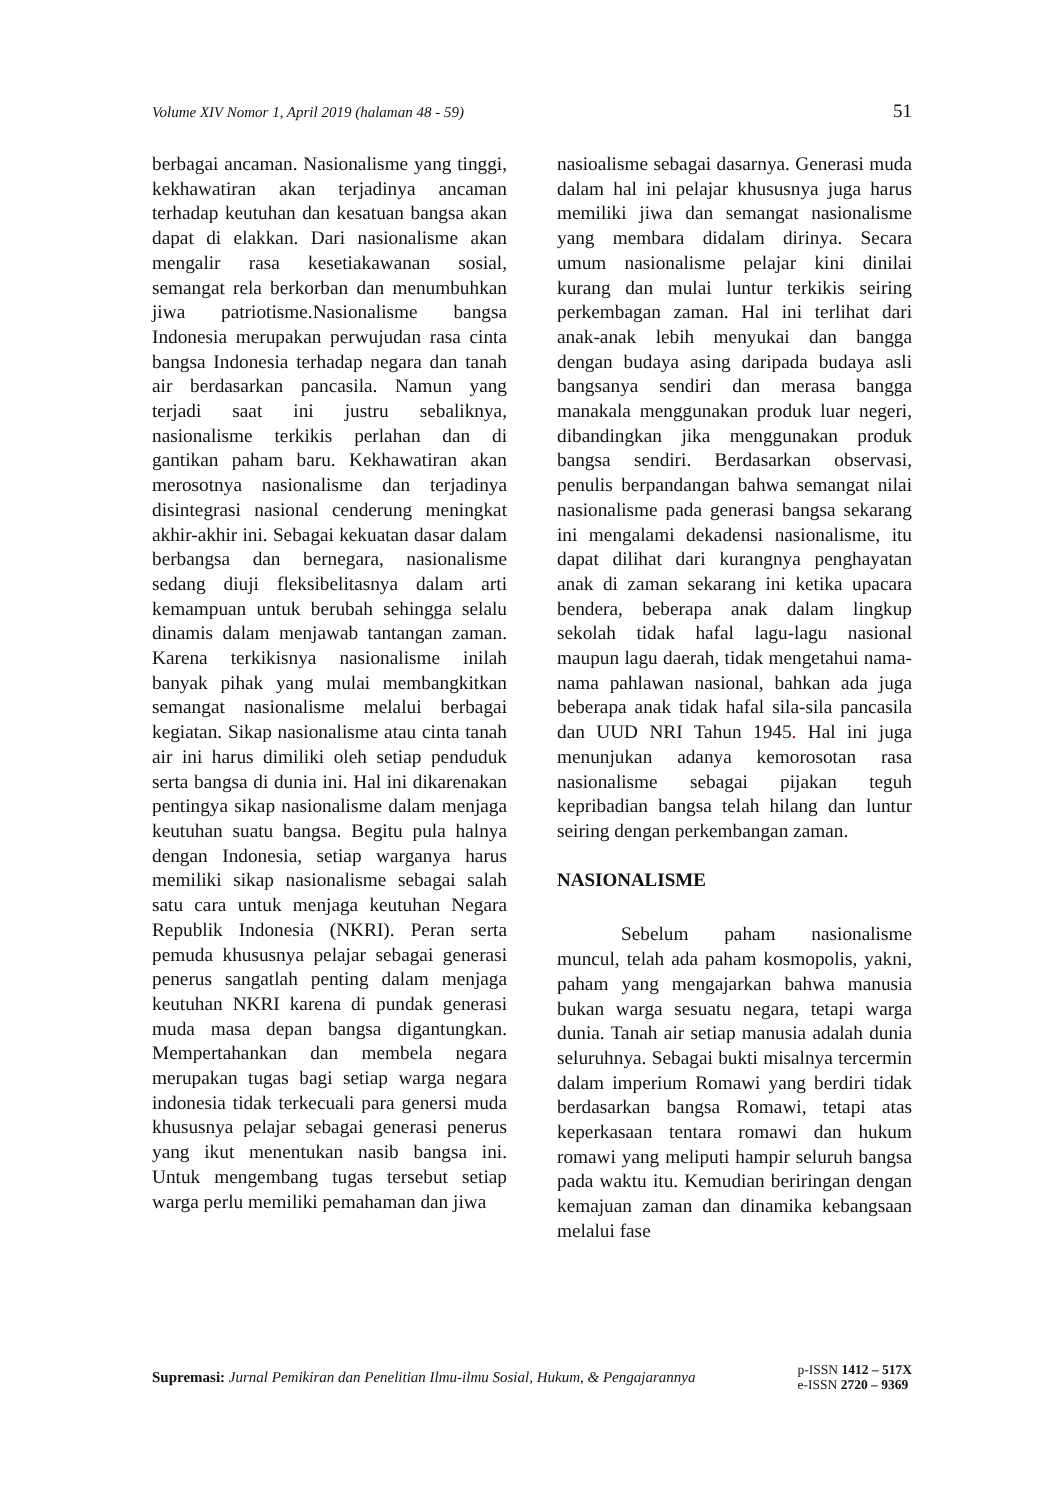Volume XIV Nomor 1, April 2019 (halaman 48 - 59) 51
berbagai ancaman. Nasionalisme yang tinggi, kekhawatiran akan terjadinya ancaman terhadap keutuhan dan kesatuan bangsa akan dapat di elakkan. Dari nasionalisme akan mengalir rasa kesetiakawanan sosial, semangat rela berkorban dan menumbuhkan jiwa patriotisme.Nasionalisme bangsa Indonesia merupakan perwujudan rasa cinta bangsa Indonesia terhadap negara dan tanah air berdasarkan pancasila. Namun yang terjadi saat ini justru sebaliknya, nasionalisme terkikis perlahan dan di gantikan paham baru. Kekhawatiran akan merosotnya nasionalisme dan terjadinya disintegrasi nasional cenderung meningkat akhir-akhir ini. Sebagai kekuatan dasar dalam berbangsa dan bernegara, nasionalisme sedang diuji fleksibelitasnya dalam arti kemampuan untuk berubah sehingga selalu dinamis dalam menjawab tantangan zaman. Karena terkikisnya nasionalisme inilah banyak pihak yang mulai membangkitkan semangat nasionalisme melalui berbagai kegiatan. Sikap nasionalisme atau cinta tanah air ini harus dimiliki oleh setiap penduduk serta bangsa di dunia ini. Hal ini dikarenakan pentingya sikap nasionalisme dalam menjaga keutuhan suatu bangsa. Begitu pula halnya dengan Indonesia, setiap warganya harus memiliki sikap nasionalisme sebagai salah satu cara untuk menjaga keutuhan Negara Republik Indonesia (NKRI). Peran serta pemuda khususnya pelajar sebagai generasi penerus sangatlah penting dalam menjaga keutuhan NKRI karena di pundak generasi muda masa depan bangsa digantungkan. Mempertahankan dan membela negara merupakan tugas bagi setiap warga negara indonesia tidak terkecuali para genersi muda khususnya pelajar sebagai generasi penerus yang ikut menentukan nasib bangsa ini. Untuk mengembang tugas tersebut setiap warga perlu memiliki pemahaman dan jiwa
nasioalisme sebagai dasarnya. Generasi muda dalam hal ini pelajar khususnya juga harus memiliki jiwa dan semangat nasionalisme yang membara didalam dirinya. Secara umum nasionalisme pelajar kini dinilai kurang dan mulai luntur terkikis seiring perkembagan zaman. Hal ini terlihat dari anak-anak lebih menyukai dan bangga dengan budaya asing daripada budaya asli bangsanya sendiri dan merasa bangga manakala menggunakan produk luar negeri, dibandingkan jika menggunakan produk bangsa sendiri. Berdasarkan observasi, penulis berpandangan bahwa semangat nilai nasionalisme pada generasi bangsa sekarang ini mengalami dekadensi nasionalisme, itu dapat dilihat dari kurangnya penghayatan anak di zaman sekarang ini ketika upacara bendera, beberapa anak dalam lingkup sekolah tidak hafal lagu-lagu nasional maupun lagu daerah, tidak mengetahui nama-nama pahlawan nasional, bahkan ada juga beberapa anak tidak hafal sila-sila pancasila dan UUD NRI Tahun 1945. Hal ini juga menunjukan adanya kemorosotan rasa nasionalisme sebagai pijakan teguh kepribadian bangsa telah hilang dan luntur seiring dengan perkembangan zaman.
NASIONALISME
Sebelum paham nasionalisme muncul, telah ada paham kosmopolis, yakni, paham yang mengajarkan bahwa manusia bukan warga sesuatu negara, tetapi warga dunia. Tanah air setiap manusia adalah dunia seluruhnya. Sebagai bukti misalnya tercermin dalam imperium Romawi yang berdiri tidak berdasarkan bangsa Romawi, tetapi atas keperkasaan tentara romawi dan hukum romawi yang meliputi hampir seluruh bangsa pada waktu itu. Kemudian beriringan dengan kemajuan zaman dan dinamika kebangsaan melalui fase
Supremasi: Jurnal Pemikiran dan Penelitian Ilmu-ilmu Sosial, Hukum, & Pengajarannya
p-ISSN 1412 – 517X
e-ISSN 2720 – 9369